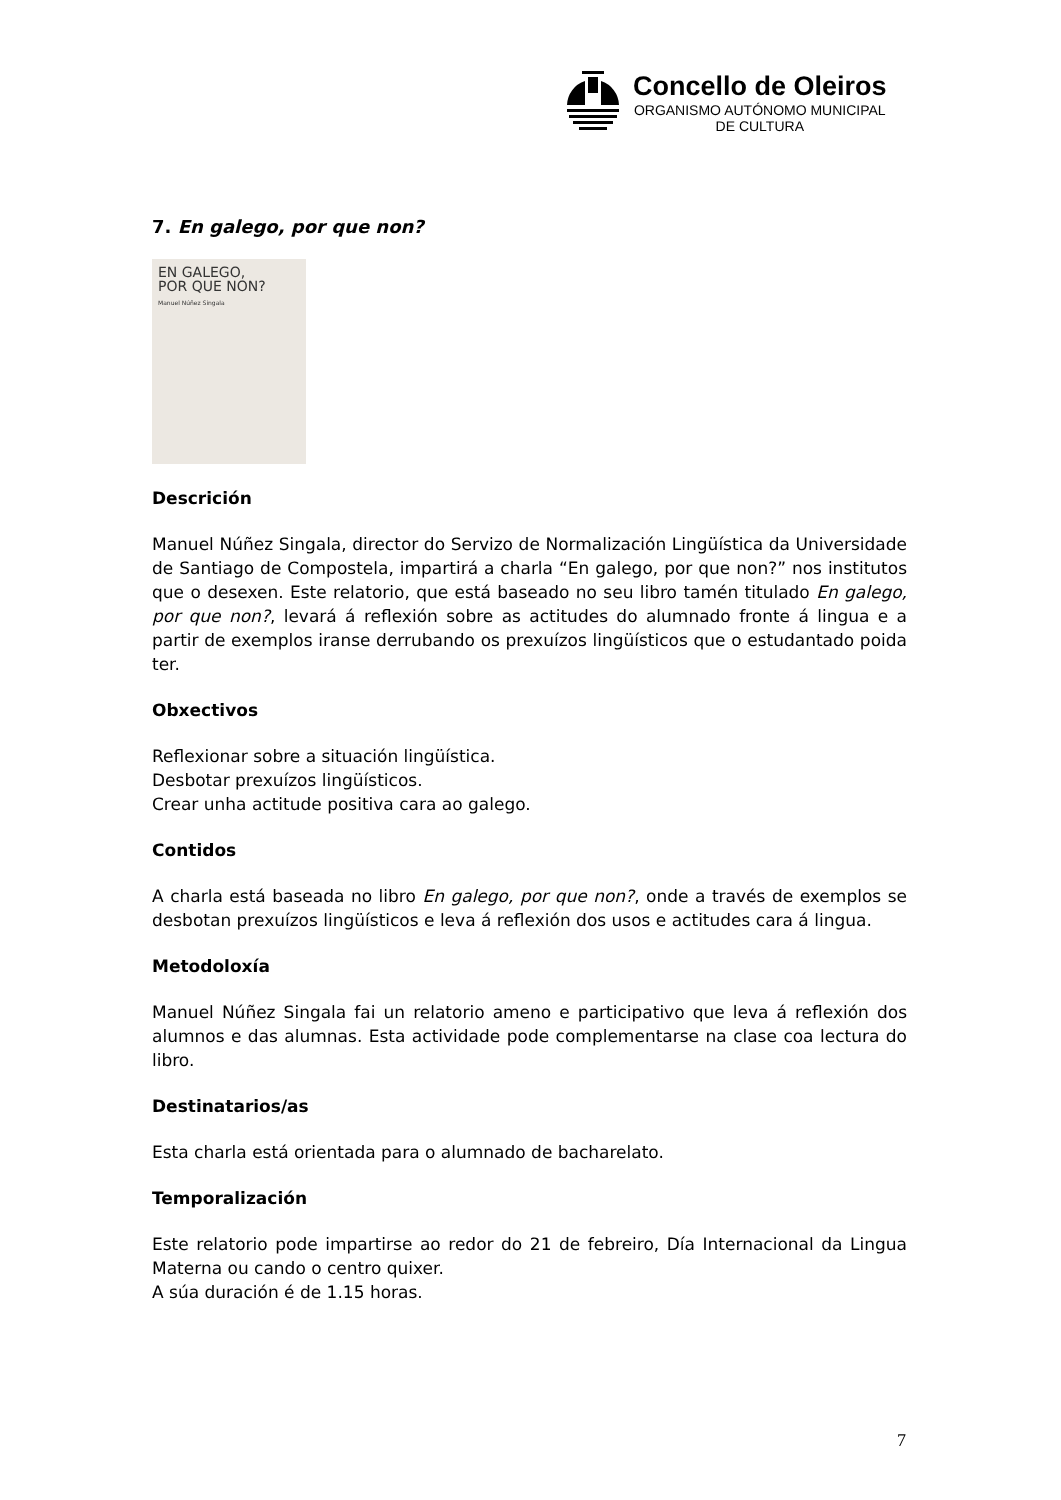Concello de Oleiros
ORGANISMO AUTÓNOMO MUNICIPAL
DE CULTURA
7. En galego, por que non?
EN GALEGO,
POR QUE NON?
Manuel Núñez Singala
Descrición
Manuel Núñez Singala, director do Servizo de Normalización Lingüística da Universidade de Santiago de Compostela, impartirá a charla “En galego, por que non?” nos institutos que o desexen. Este relatorio, que está baseado no seu libro tamén titulado En galego, por que non?, levará á reflexión sobre as actitudes do alumnado fronte á lingua e a partir de exemplos iranse derrubando os prexuízos lingüísticos que o estudantado poida ter.
Obxectivos
Reflexionar sobre a situación lingüística.
Desbotar prexuízos lingüísticos.
Crear unha actitude positiva cara ao galego.
Contidos
A charla está baseada no libro En galego, por que non?, onde a través de exemplos se desbotan prexuízos lingüísticos e leva á reflexión dos usos e actitudes cara á lingua.
Metodoloxía
Manuel Núñez Singala fai un relatorio ameno e participativo que leva á reflexión dos alumnos e das alumnas. Esta actividade pode complementarse na clase coa lectura do libro.
Destinatarios/as
Esta charla está orientada para o alumnado de bacharelato.
Temporalización
Este relatorio pode impartirse ao redor do 21 de febreiro, Día Internacional da Lingua Materna ou cando o centro quixer.
A súa duración é de 1.15 horas.
7